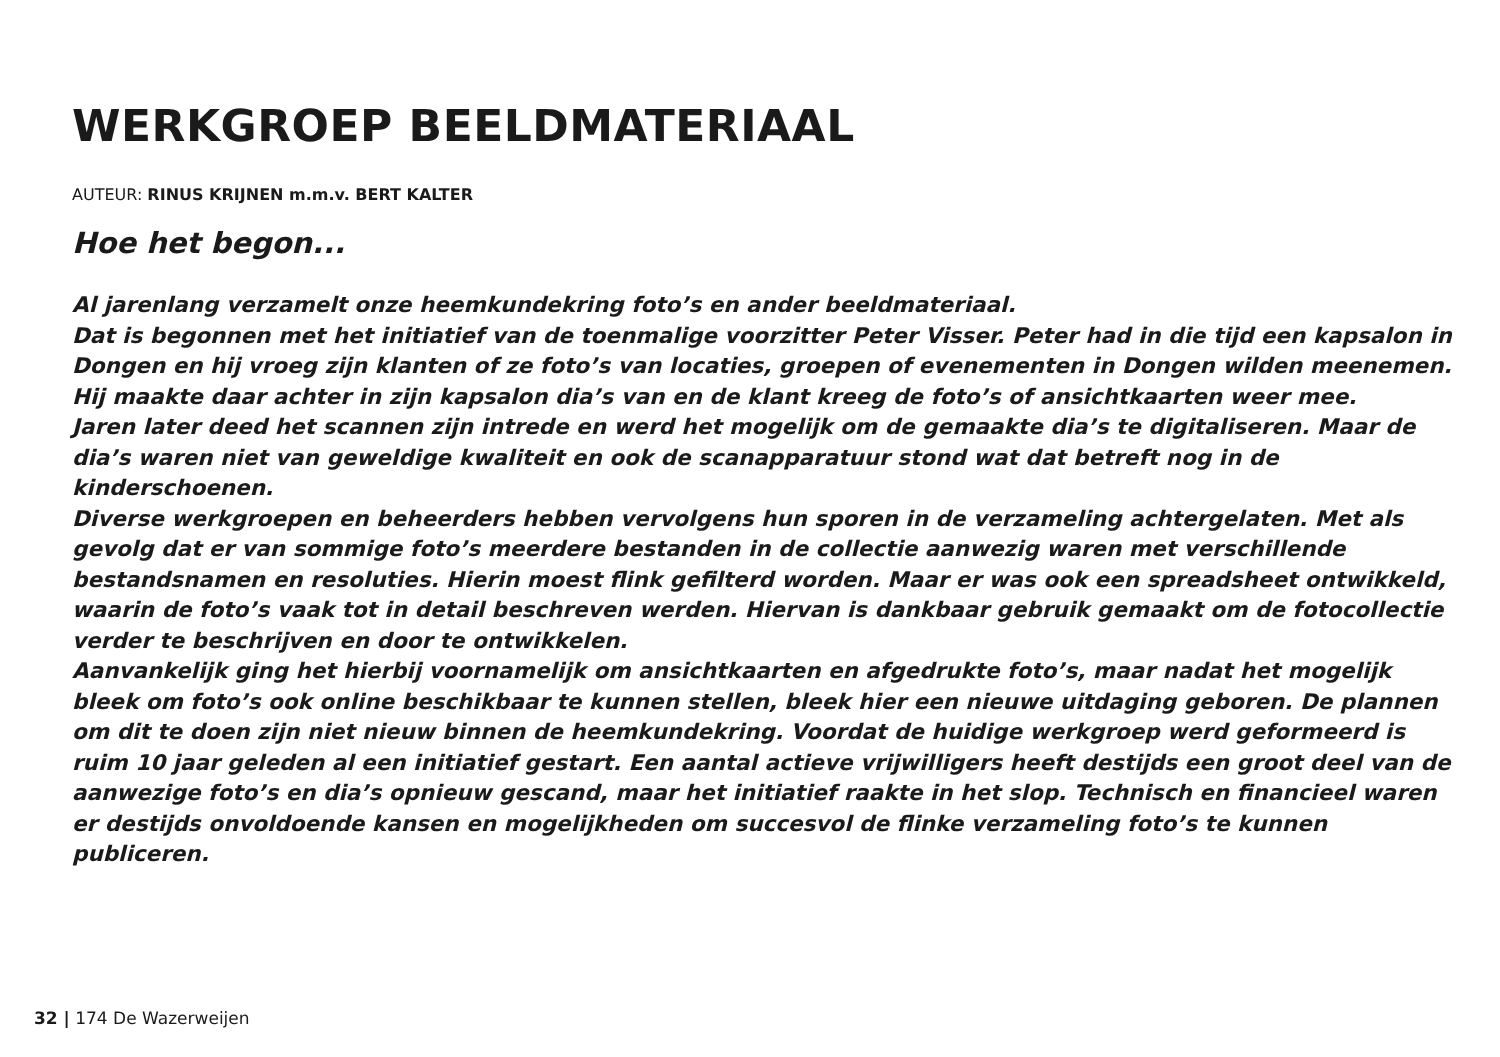WERKGROEP BEELDMATERIAAL
AUTEUR: RINUS KRIJNEN m.m.v. BERT KALTER
Hoe het begon...
Al jarenlang verzamelt onze heemkundekring foto’s en ander beeldmateriaal.
Dat is begonnen met het initiatief van de toenmalige voorzitter Peter Visser. Peter had in die tijd een kapsalon in Dongen en hij vroeg zijn klanten of ze foto’s van locaties, groepen of evenementen in Dongen wilden meenemen. Hij maakte daar achter in zijn kapsalon dia’s van en de klant kreeg de foto’s of ansichtkaarten weer mee.
Jaren later deed het scannen zijn intrede en werd het mogelijk om de gemaakte dia’s te digitaliseren. Maar de dia’s waren niet van geweldige kwaliteit en ook de scanapparatuur stond wat dat betreft nog in de kinderschoenen.
Diverse werkgroepen en beheerders hebben vervolgens hun sporen in de verzameling achtergelaten. Met als gevolg dat er van sommige foto’s meerdere bestanden in de collectie aanwezig waren met verschillende bestandsnamen en resoluties. Hierin moest flink gefilterd worden. Maar er was ook een spreadsheet ontwikkeld, waarin de foto’s vaak tot in detail beschreven werden. Hiervan is dankbaar gebruik gemaakt om de fotocollectie verder te beschrijven en door te ontwikkelen.
Aanvankelijk ging het hierbij voornamelijk om ansichtkaarten en afgedrukte foto’s, maar nadat het mogelijk bleek om foto’s ook online beschikbaar te kunnen stellen, bleek hier een nieuwe uitdaging geboren. De plannen om dit te doen zijn niet nieuw binnen de heemkundekring. Voordat de huidige werkgroep werd geformeerd is ruim 10 jaar geleden al een initiatief gestart. Een aantal actieve vrijwilligers heeft destijds een groot deel van de aanwezige foto’s en dia’s opnieuw gescand, maar het initiatief raakte in het slop. Technisch en financieel waren er destijds onvoldoende kansen en mogelijkheden om succesvol de flinke verzameling foto’s te kunnen publiceren.
32 | 174 De Wazerweijen